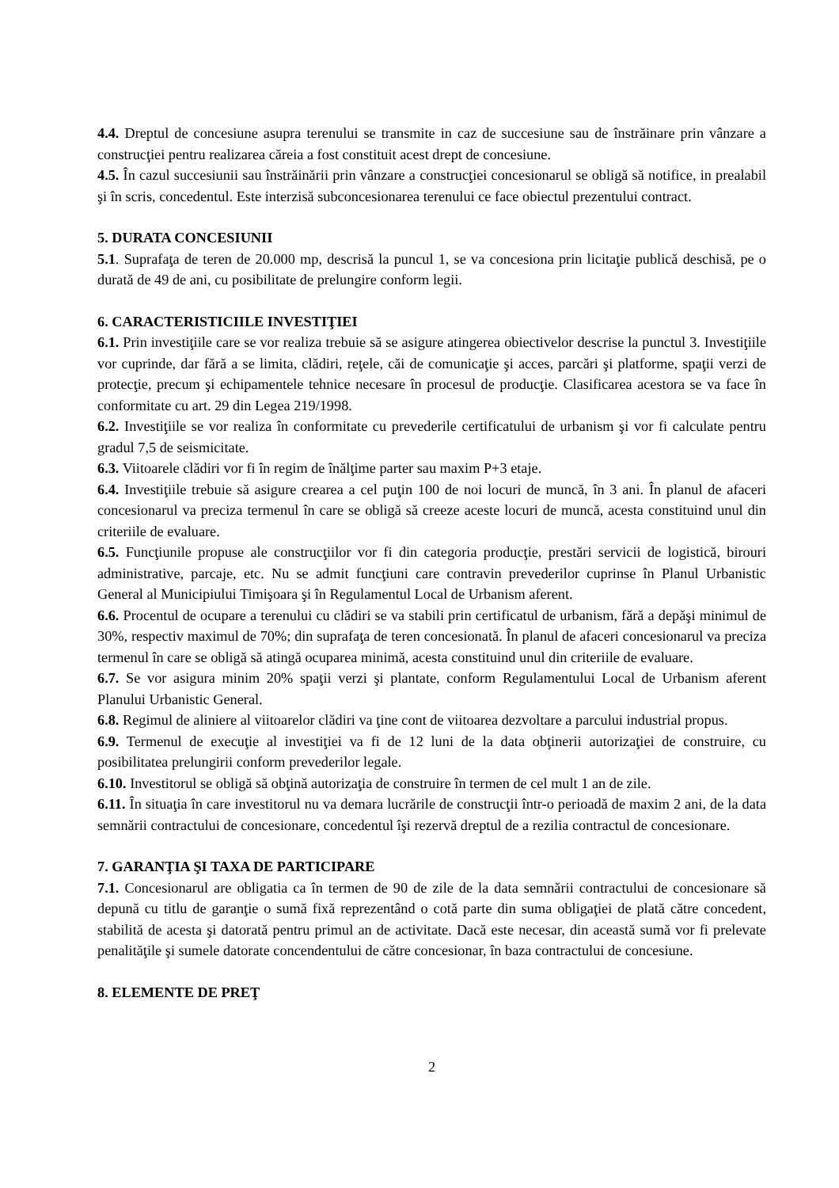4.4. Dreptul de concesiune asupra terenului se transmite in caz de succesiune sau de înstrăinare prin vânzare a construcţiei pentru realizarea căreia a fost constituit acest drept de concesiune.
4.5. În cazul succesiunii sau înstrăinării prin vânzare a construcţiei concesionarul se obligă să notifice, in prealabil şi în scris, concedentul. Este interzisă subconcesionarea terenului ce face obiectul prezentului contract.
5. DURATA CONCESIUNII
5.1. Suprafaţa de teren de 20.000 mp, descrisă la puncul 1, se va concesiona prin licitaţie publică deschisă, pe o durată de 49 de ani, cu posibilitate de prelungire conform legii.
6. CARACTERISTICIILE INVESTIŢIEI
6.1. Prin investiţiile care se vor realiza trebuie să se asigure atingerea obiectivelor descrise la punctul 3. Investiţiile vor cuprinde, dar fără a se limita, clădiri, reţele, căi de comunicaţie şi acces, parcări şi platforme, spaţii verzi de protecţie, precum şi echipamentele tehnice necesare în procesul de producţie. Clasificarea acestora se va face în conformitate cu art. 29 din Legea 219/1998.
6.2. Investiţiile se vor realiza în conformitate cu prevederile certificatului de urbanism şi vor fi calculate pentru gradul 7,5 de seismicitate.
6.3. Viitoarele clădiri vor fi în regim de înălţime parter sau maxim P+3 etaje.
6.4. Investiţiile trebuie să asigure crearea a cel puţin 100 de noi locuri de muncă, în 3 ani. În planul de afaceri concesionarul va preciza termenul în care se obligă să creeze aceste locuri de muncă, acesta constituind unul din criteriile de evaluare.
6.5. Funcţiunile propuse ale construcţiilor vor fi din categoria producţie, prestări servicii de logistică, birouri administrative, parcaje, etc. Nu se admit funcţiuni care contravin prevederilor cuprinse în Planul Urbanistic General al Municipiului Timişoara şi în Regulamentul Local de Urbanism aferent.
6.6. Procentul de ocupare a terenului cu clădiri se va stabili prin certificatul de urbanism, fără a depăşi minimul de 30%, respectiv maximul de 70%; din suprafaţa de teren concesionată. În planul de afaceri concesionarul va preciza termenul în care se obligă să atingă ocuparea minimă, acesta constituind unul din criteriile de evaluare.
6.7. Se vor asigura minim 20% spaţii verzi şi plantate, conform Regulamentului Local de Urbanism aferent Planului Urbanistic General.
6.8. Regimul de aliniere al viitoarelor clădiri va ţine cont de viitoarea dezvoltare a parcului industrial propus.
6.9. Termenul de execuţie al investiţiei va fi de 12 luni de la data obţinerii autorizaţiei de construire, cu posibilitatea prelungirii conform prevederilor legale.
6.10. Investitorul se obligă să obţină autorizaţia de construire în termen de cel mult 1 an de zile.
6.11. În situaţia în care investitorul nu va demara lucrările de construcţii într-o perioadă de maxim 2 ani, de la data semnării contractului de concesionare, concedentul îşi rezervă dreptul de a rezilia contractul de concesionare.
7. GARANŢIA ŞI TAXA DE PARTICIPARE
7.1. Concesionarul are obligatia ca în termen de 90 de zile de la data semnării contractului de concesionare să depună cu titlu de garanţie o sumă fixă reprezentând o cotă parte din suma obligaţiei de plată către concedent, stabilită de acesta şi datorată pentru primul an de activitate. Dacă este necesar, din această sumă vor fi prelevate penalităţile şi sumele datorate concendentului de către concesionar, în baza contractului de concesiune.
8. ELEMENTE DE PREŢ
2